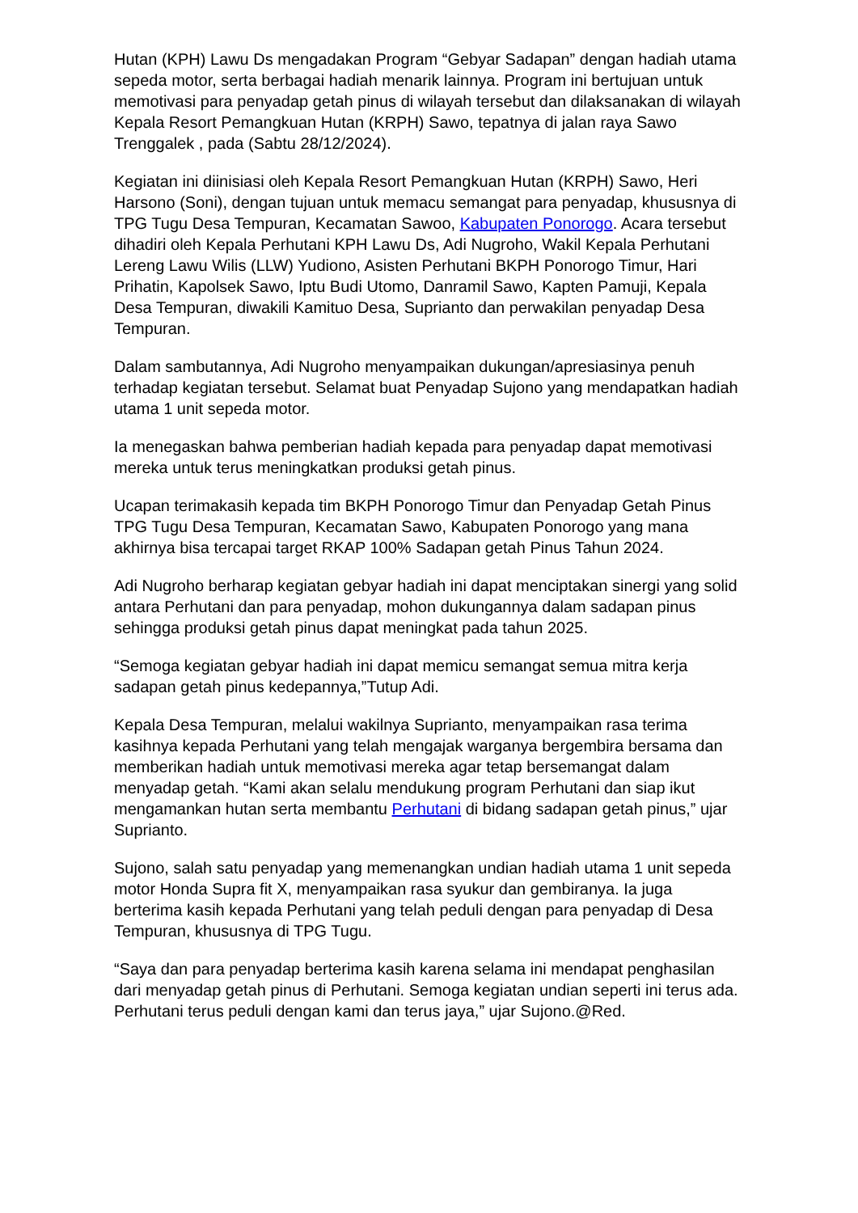Hutan (KPH) Lawu Ds mengadakan Program “Gebyar Sadapan” dengan hadiah utama sepeda motor, serta berbagai hadiah menarik lainnya. Program ini bertujuan untuk memotivasi para penyadap getah pinus di wilayah tersebut dan dilaksanakan di wilayah Kepala Resort Pemangkuan Hutan (KRPH) Sawo, tepatnya di jalan raya Sawo Trenggalek , pada (Sabtu 28/12/2024).
Kegiatan ini diinisiasi oleh Kepala Resort Pemangkuan Hutan (KRPH) Sawo, Heri Harsono (Soni), dengan tujuan untuk memacu semangat para penyadap, khususnya di TPG Tugu Desa Tempuran, Kecamatan Sawoo, Kabupaten Ponorogo. Acara tersebut dihadiri oleh Kepala Perhutani KPH Lawu Ds, Adi Nugroho, Wakil Kepala Perhutani Lereng Lawu Wilis (LLW) Yudiono, Asisten Perhutani BKPH Ponorogo Timur, Hari Prihatin, Kapolsek Sawo, Iptu Budi Utomo, Danramil Sawo, Kapten Pamuji, Kepala Desa Tempuran, diwakili Kamituo Desa, Suprianto dan perwakilan penyadap Desa Tempuran.
Dalam sambutannya, Adi Nugroho menyampaikan dukungan/apresiasinya penuh terhadap kegiatan tersebut. Selamat buat Penyadap Sujono yang mendapatkan hadiah utama 1 unit sepeda motor.
Ia menegaskan bahwa pemberian hadiah kepada para penyadap dapat memotivasi mereka untuk terus meningkatkan produksi getah pinus.
Ucapan terimakasih kepada tim BKPH Ponorogo Timur dan Penyadap Getah Pinus TPG Tugu Desa Tempuran, Kecamatan Sawo, Kabupaten Ponorogo yang mana akhirnya bisa tercapai target RKAP 100% Sadapan getah Pinus Tahun 2024.
Adi Nugroho berharap kegiatan gebyar hadiah ini dapat menciptakan sinergi yang solid antara Perhutani dan para penyadap, mohon dukungannya dalam sadapan pinus sehingga produksi getah pinus dapat meningkat pada tahun 2025.
“Semoga kegiatan gebyar hadiah ini dapat memicu semangat semua mitra kerja sadapan getah pinus kedepannya,”Tutup Adi.
Kepala Desa Tempuran, melalui wakilnya Suprianto, menyampaikan rasa terima kasihnya kepada Perhutani yang telah mengajak warganya bergembira bersama dan memberikan hadiah untuk memotivasi mereka agar tetap bersemangat dalam menyadap getah. “Kami akan selalu mendukung program Perhutani dan siap ikut mengamankan hutan serta membantu Perhutani di bidang sadapan getah pinus,” ujar Suprianto.
Sujono, salah satu penyadap yang memenangkan undian hadiah utama 1 unit sepeda motor Honda Supra fit X, menyampaikan rasa syukur dan gembiranya. Ia juga berterima kasih kepada Perhutani yang telah peduli dengan para penyadap di Desa Tempuran, khususnya di TPG Tugu.
“Saya dan para penyadap berterima kasih karena selama ini mendapat penghasilan dari menyadap getah pinus di Perhutani. Semoga kegiatan undian seperti ini terus ada. Perhutani terus peduli dengan kami dan terus jaya,” ujar Sujono.@Red.